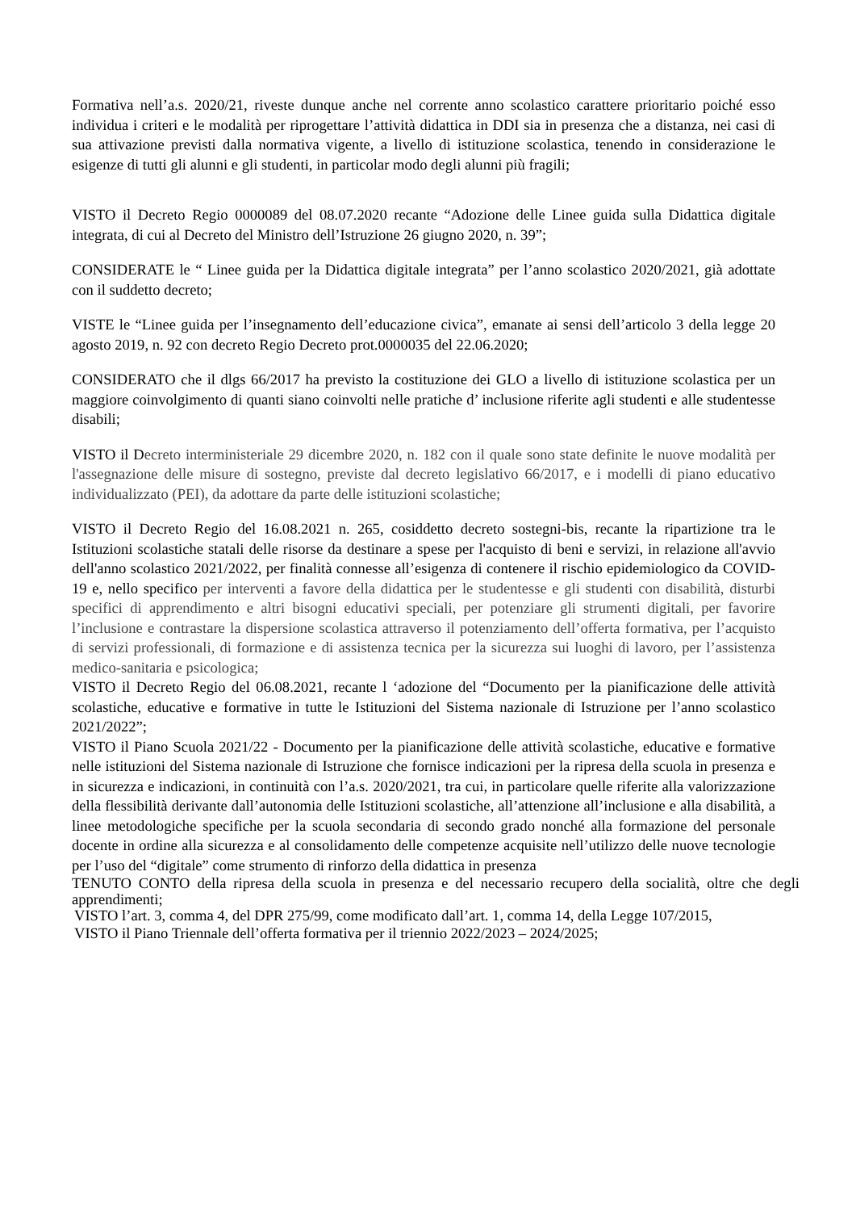Formativa nell’a.s. 2020/21, riveste dunque anche nel corrente anno scolastico carattere prioritario poiché esso individua i criteri e le modalità per riprogettare l’attività didattica in DDI sia in presenza che a distanza, nei casi di sua attivazione previsti dalla normativa vigente, a livello di istituzione scolastica, tenendo in considerazione le esigenze di tutti gli alunni e gli studenti, in particolar modo degli alunni più fragili;
VISTO il Decreto Regio 0000089 del 08.07.2020 recante “Adozione delle Linee guida sulla Didattica digitale integrata, di cui al Decreto del Ministro dell’Istruzione 26 giugno 2020, n. 39”;
CONSIDERATE le “ Linee guida per la Didattica digitale integrata” per l’anno scolastico 2020/2021, già adottate con il suddetto decreto;
VISTE le “Linee guida per l’insegnamento dell’educazione civica”, emanate ai sensi dell’articolo 3 della legge 20 agosto 2019, n. 92 con decreto Regio Decreto prot.0000035 del 22.06.2020;
CONSIDERATO che il dlgs 66/2017 ha previsto la costituzione dei GLO a livello di istituzione scolastica per un maggiore coinvolgimento di quanti siano coinvolti nelle pratiche d’ inclusione riferite agli studenti e alle studentesse disabili;
VISTO il Decreto interministeriale 29 dicembre 2020, n. 182 con il quale sono state definite le nuove modalità per l'assegnazione delle misure di sostegno, previste dal decreto legislativo 66/2017, e i modelli di piano educativo individualizzato (PEI), da adottare da parte delle istituzioni scolastiche;
VISTO il Decreto Regio del 16.08.2021 n. 265, cosiddetto decreto sostegni-bis, recante la ripartizione tra le Istituzioni scolastiche statali delle risorse da destinare a spese per l'acquisto di beni e servizi, in relazione all'avvio dell'anno scolastico 2021/2022, per finalità connesse all’esigenza di contenere il rischio epidemiologico da COVID-19 e, nello specifico per interventi a favore della didattica per le studentesse e gli studenti con disabilità, disturbi specifici di apprendimento e altri bisogni educativi speciali, per potenziare gli strumenti digitali, per favorire l’inclusione e contrastare la dispersione scolastica attraverso il potenziamento dell’offerta formativa, per l’acquisto di servizi professionali, di formazione e di assistenza tecnica per la sicurezza sui luoghi di lavoro, per l’assistenza medico-sanitaria e psicologica;
VISTO il Decreto Regio del 06.08.2021, recante l ‘adozione del “Documento per la pianificazione delle attività scolastiche, educative e formative in tutte le Istituzioni del Sistema nazionale di Istruzione per l’anno scolastico 2021/2022”;
VISTO il Piano Scuola 2021/22 - Documento per la pianificazione delle attività scolastiche, educative e formative nelle istituzioni del Sistema nazionale di Istruzione che fornisce indicazioni per la ripresa della scuola in presenza e in sicurezza e indicazioni, in continuità con l’a.s. 2020/2021, tra cui, in particolare quelle riferite alla valorizzazione della flessibilità derivante dall’autonomia delle Istituzioni scolastiche, all’attenzione all’inclusione e alla disabilità, a linee metodologiche specifiche per la scuola secondaria di secondo grado nonché alla formazione del personale docente in ordine alla sicurezza e al consolidamento delle competenze acquisite nell’utilizzo delle nuove tecnologie per l’uso del “digitale” come strumento di rinforzo della didattica in presenza
TENUTO CONTO della ripresa della scuola in presenza e del necessario recupero della socialità, oltre che degli apprendimenti;
VISTO l’art. 3, comma 4, del DPR 275/99, come modificato dall’art. 1, comma 14, della Legge 107/2015,
VISTO il Piano Triennale dell’offerta formativa per il triennio 2022/2023 – 2024/2025;